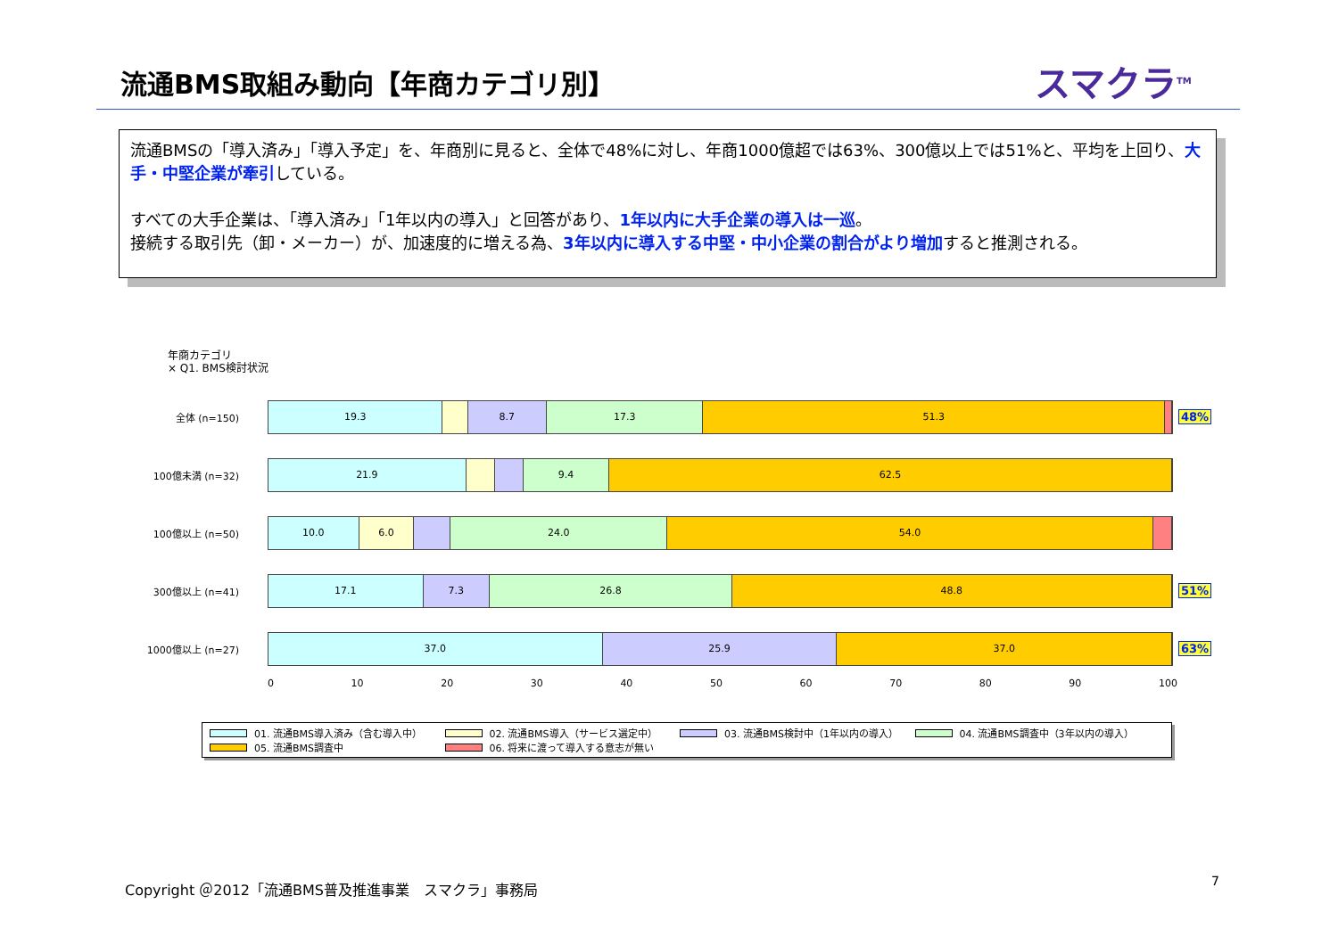流通BMS取組み動向【年商カテゴリ別】 スマクラ<sup>TM</sup>
流通BMSの「導入済み」「導入予定」を、年商別に見ると、全体で48%に対し、年商1000億超では63%、300億以上では51%と、平均を上回り、大手・中堅企業が牽引している。
すべての大手企業は、「導入済み」「1年以内の導入」と回答があり、1年以内に大手企業の導入は一巡。
接続する取引先（卸・メーカー）が、加速度的に増える為、3年以内に導入する中堅・中小企業の割合がより増加すると推測される。
年商カテゴリ
× Q1. BMS検討状況
全体 (n=150)
19.3 8.7 17.3 51.3
48%
100億未満 (n=32)
21.9 9.4 62.5
100億以上 (n=50)
10.0 6.0 24.0 54.0
300億以上 (n=41)
17.1 7.3 26.8 48.8
51%
1000億以上 (n=27)
37.0 25.9 37.0
63%
0 10 20 30 40 50 60 70 80 90 100
01. 流通BMS導入済み（含む導入中） 02. 流通BMS導入（サービス選定中） 03. 流通BMS検討中（1年以内の導入） 04. 流通BMS調査中（3年以内の導入）
05. 流通BMS調査中 06. 将来に渡って導入する意志が無い
Copyright ＠2012「流通BMS普及推進事業　スマクラ」事務局
7